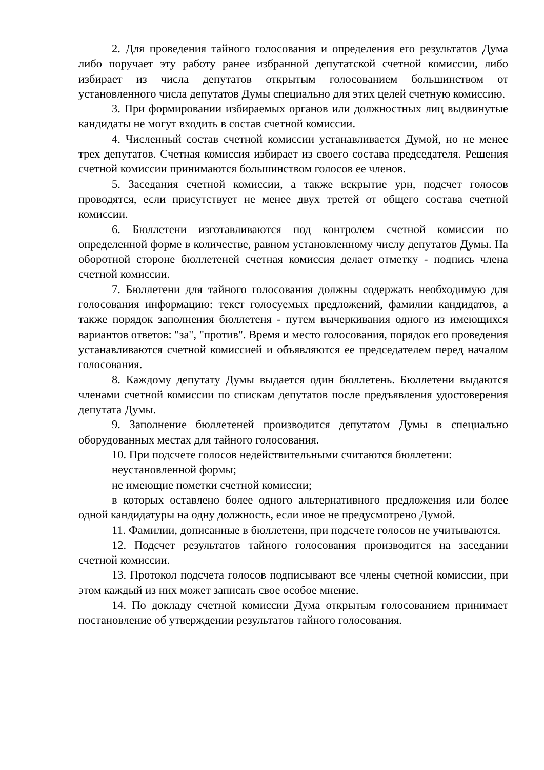2. Для проведения тайного голосования и определения его результатов Дума либо поручает эту работу ранее избранной депутатской счетной комиссии, либо избирает из числа депутатов открытым голосованием большинством от установленного числа депутатов Думы специально для этих целей счетную комиссию.
3. При формировании избираемых органов или должностных лиц выдвинутые кандидаты не могут входить в состав счетной комиссии.
4. Численный состав счетной комиссии устанавливается Думой, но не менее трех депутатов. Счетная комиссия избирает из своего состава председателя. Решения счетной комиссии принимаются большинством голосов ее членов.
5. Заседания счетной комиссии, а также вскрытие урн, подсчет голосов проводятся, если присутствует не менее двух третей от общего состава счетной комиссии.
6. Бюллетени изготавливаются под контролем счетной комиссии по определенной форме в количестве, равном установленному числу депутатов Думы. На оборотной стороне бюллетеней счетная комиссия делает отметку - подпись члена счетной комиссии.
7. Бюллетени для тайного голосования должны содержать необходимую для голосования информацию: текст голосуемых предложений, фамилии кандидатов, а также порядок заполнения бюллетеня - путем вычеркивания одного из имеющихся вариантов ответов: "за", "против". Время и место голосования, порядок его проведения устанавливаются счетной комиссией и объявляются ее председателем перед началом голосования.
8. Каждому депутату Думы выдается один бюллетень. Бюллетени выдаются членами счетной комиссии по спискам депутатов после предъявления удостоверения депутата Думы.
9. Заполнение бюллетеней производится депутатом Думы в специально оборудованных местах для тайного голосования.
10. При подсчете голосов недействительными считаются бюллетени:
неустановленной формы;
не имеющие пометки счетной комиссии;
в которых оставлено более одного альтернативного предложения или более одной кандидатуры на одну должность, если иное не предусмотрено Думой.
11. Фамилии, дописанные в бюллетени, при подсчете голосов не учитываются.
12. Подсчет результатов тайного голосования производится на заседании счетной комиссии.
13. Протокол подсчета голосов подписывают все члены счетной комиссии, при этом каждый из них может записать свое особое мнение.
14. По докладу счетной комиссии Дума открытым голосованием принимает постановление об утверждении результатов тайного голосования.